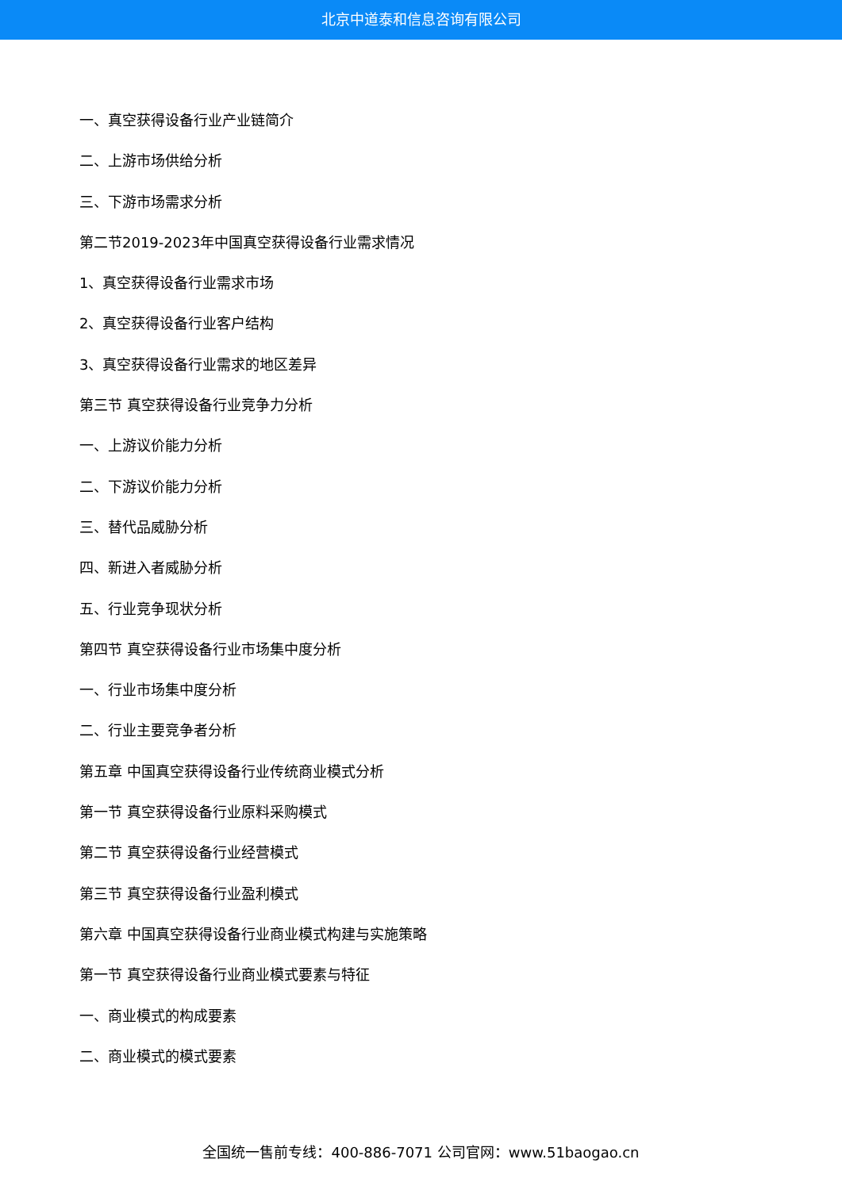北京中道泰和信息咨询有限公司
一、真空获得设备行业产业链简介
二、上游市场供给分析
三、下游市场需求分析
第二节2019-2023年中国真空获得设备行业需求情况
1、真空获得设备行业需求市场
2、真空获得设备行业客户结构
3、真空获得设备行业需求的地区差异
第三节 真空获得设备行业竞争力分析
一、上游议价能力分析
二、下游议价能力分析
三、替代品威胁分析
四、新进入者威胁分析
五、行业竞争现状分析
第四节 真空获得设备行业市场集中度分析
一、行业市场集中度分析
二、行业主要竞争者分析
第五章 中国真空获得设备行业传统商业模式分析
第一节 真空获得设备行业原料采购模式
第二节 真空获得设备行业经营模式
第三节 真空获得设备行业盈利模式
第六章 中国真空获得设备行业商业模式构建与实施策略
第一节 真空获得设备行业商业模式要素与特征
一、商业模式的构成要素
二、商业模式的模式要素
全国统一售前专线：400-886-7071 公司官网：www.51baogao.cn